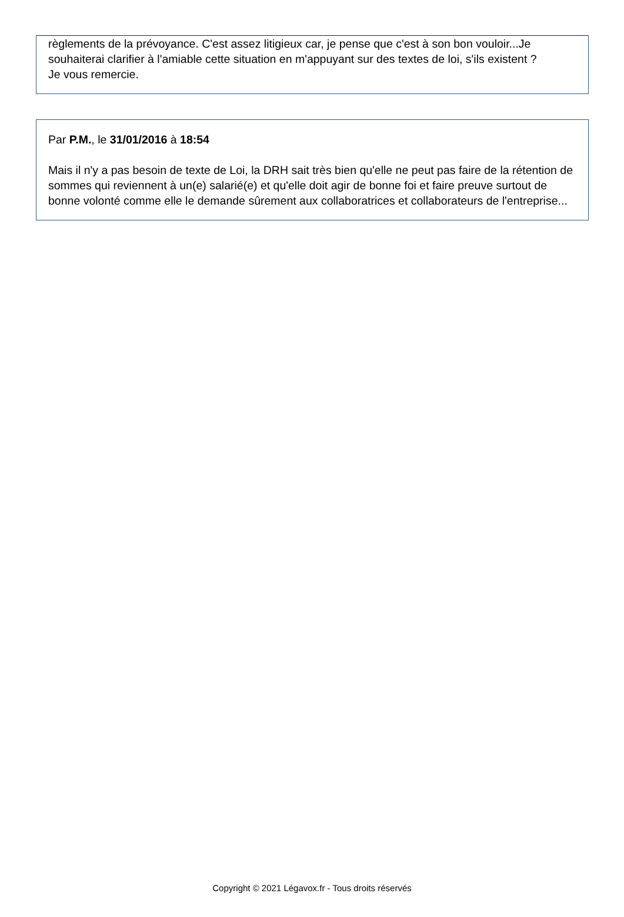règlements de la prévoyance. C'est assez litigieux car, je pense que c'est à son bon vouloir...Je souhaiterai clarifier à l'amiable cette situation en m'appuyant sur des textes de loi, s'ils existent ?
Je vous remercie.
Par P.M., le 31/01/2016 à 18:54
Mais il n'y a pas besoin de texte de Loi, la DRH sait très bien qu'elle ne peut pas faire de la rétention de sommes qui reviennent à un(e) salarié(e) et qu'elle doit agir de bonne foi et faire preuve surtout de bonne volonté comme elle le demande sûrement aux collaboratrices et collaborateurs de l'entreprise...
Copyright © 2021 Légavox.fr - Tous droits réservés